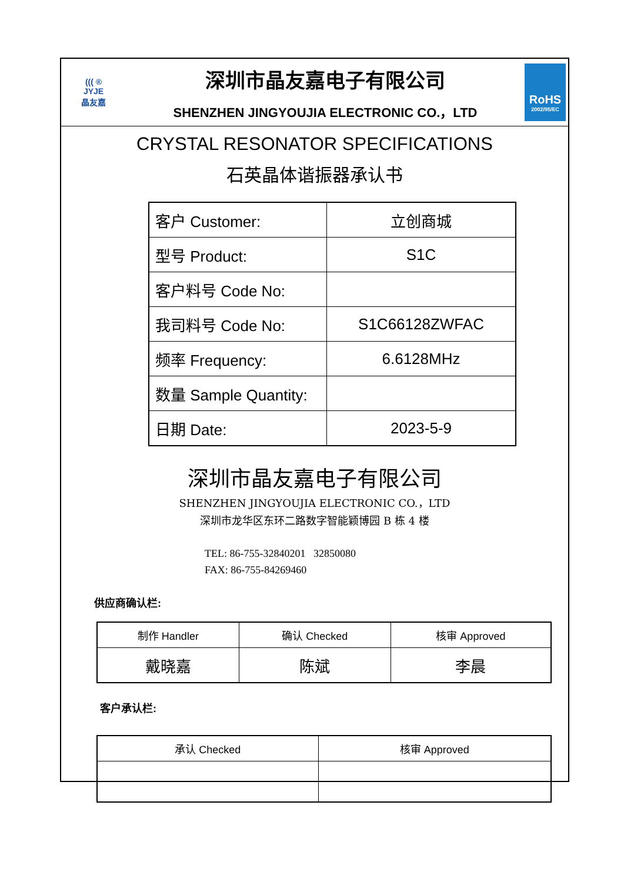((( ®
JYJE
晶友嘉
深圳市晶友嘉电子有限公司
SHENZHEN JINGYOUJIA ELECTRONIC CO.，LTD
RoHS
2002/95/EC
CRYSTAL RESONATOR SPECIFICATIONS
石英晶体谐振器承认书
| 客户 Customer: | 立创商城 |
| 型号 Product: | S1C |
| 客户料号 Code No: | |
| 我司料号 Code No: | S1C66128ZWFAC |
| 频率 Frequency: | 6.6128MHz |
| 数量 Sample Quantity: | |
| 日期 Date: | 2023-5-9 |
深圳市晶友嘉电子有限公司
SHENZHEN JINGYOUJIA ELECTRONIC CO.，LTD
深圳市龙华区东环二路数字智能颖博园 B 栋 4 楼
TEL: 86-755-32840201 32850080
FAX: 86-755-84269460
供应商确认栏:
| 制作 Handler | 确认 Checked | 核审 Approved |
| 戴晓嘉 | 陈斌 | 李晨 |
客户承认栏:
| 承认 Checked | 核审 Approved |